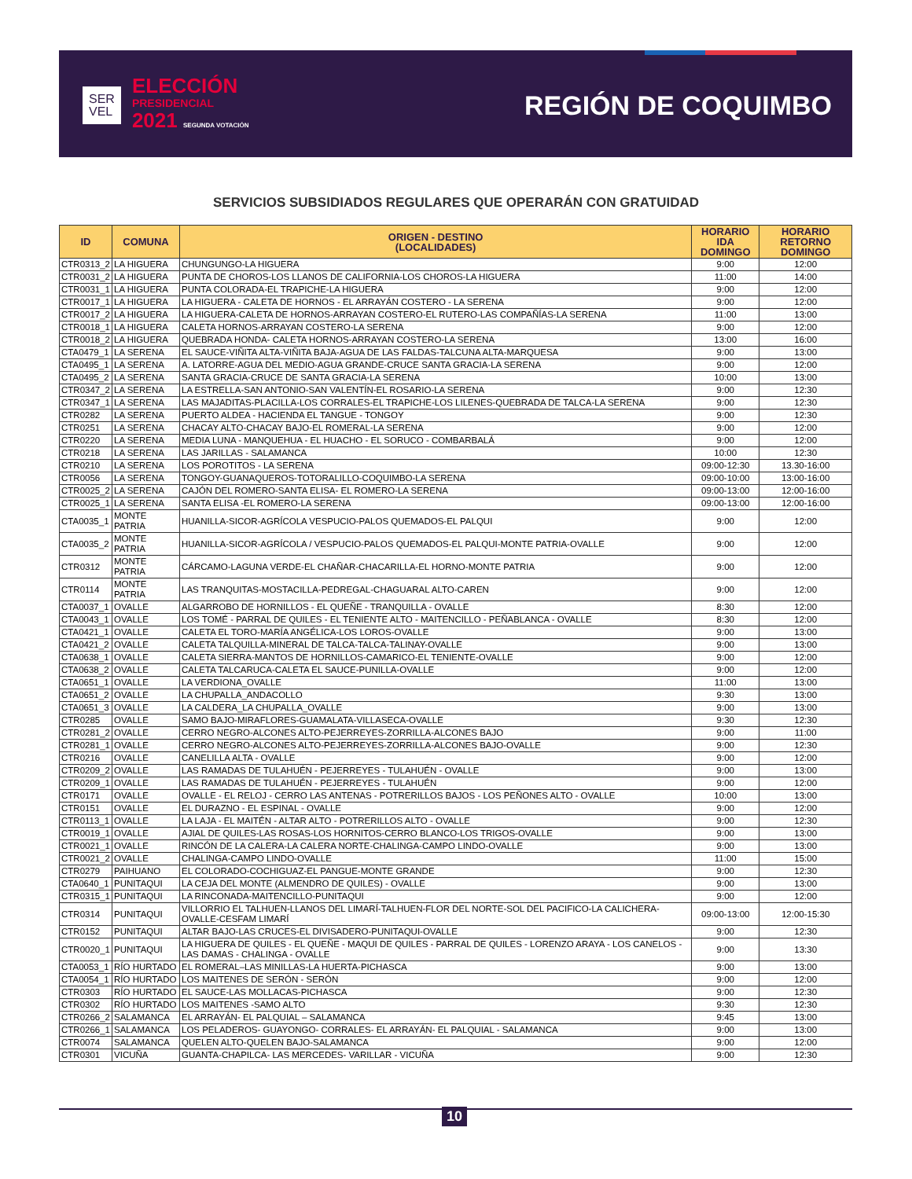SER
VEL
ELECCIÓN
PRESIDENCIAL
2021 SEGUNDA VOTACIÓN
REGIÓN DE COQUIMBO
SERVICIOS SUBSIDIADOS REGULARES QUE OPERARÁN CON GRATUIDAD
| ID | COMUNA | ORIGEN - DESTINO (LOCALIDADES) | HORARIO IDA DOMINGO | HORARIO RETORNO DOMINGO |
| --- | --- | --- | --- | --- |
| CTR0313_2 | LA HIGUERA | CHUNGUNGO-LA HIGUERA | 9:00 | 12:00 |
| CTR0031_2 | LA HIGUERA | PUNTA DE CHOROS-LOS LLANOS DE CALIFORNIA-LOS CHOROS-LA HIGUERA | 11:00 | 14:00 |
| CTR0031_1 | LA HIGUERA | PUNTA COLORADA-EL TRAPICHE-LA HIGUERA | 9:00 | 12:00 |
| CTR0017_1 | LA HIGUERA | LA HIGUERA - CALETA DE HORNOS - EL ARRAYÁN COSTERO - LA SERENA | 9:00 | 12:00 |
| CTR0017_2 | LA HIGUERA | LA HIGUERA-CALETA DE HORNOS-ARRAYAN COSTERO-EL RUTERO-LAS COMPAÑÍAS-LA SERENA | 11:00 | 13:00 |
| CTR0018_1 | LA HIGUERA | CALETA HORNOS-ARRAYAN COSTERO-LA SERENA | 9:00 | 12:00 |
| CTR0018_2 | LA HIGUERA | QUEBRADA HONDA- CALETA HORNOS-ARRAYAN COSTERO-LA SERENA | 13:00 | 16:00 |
| CTA0479_1 | LA SERENA | EL SAUCE-VIÑITA ALTA-VIÑITA BAJA-AGUA DE LAS FALDAS-TALCUNA ALTA-MARQUESA | 9:00 | 13:00 |
| CTA0495_1 | LA SERENA | A. LATORRE-AGUA DEL MEDIO-AGUA GRANDE-CRUCE SANTA GRACIA-LA SERENA | 9:00 | 12:00 |
| CTA0495_2 | LA SERENA | SANTA GRACIA-CRUCE DE SANTA GRACIA-LA SERENA | 10:00 | 13:00 |
| CTR0347_2 | LA SERENA | LA ESTRELLA-SAN ANTONIO-SAN VALENTÍN-EL ROSARIO-LA SERENA | 9:00 | 12:30 |
| CTR0347_1 | LA SERENA | LAS MAJADITAS-PLACILLA-LOS CORRALES-EL TRAPICHE-LOS LILENES-QUEBRADA DE TALCA-LA SERENA | 9:00 | 12:30 |
| CTR0282 | LA SERENA | PUERTO ALDEA - HACIENDA EL TANGUE - TONGOY | 9:00 | 12:30 |
| CTR0251 | LA SERENA | CHACAY ALTO-CHACAY BAJO-EL ROMERAL-LA SERENA | 9:00 | 12:00 |
| CTR0220 | LA SERENA | MEDIA LUNA - MANQUEHUA - EL HUACHO - EL SORUCO - COMBARBALÁ | 9:00 | 12:00 |
| CTR0218 | LA SERENA | LAS JARILLAS - SALAMANCA | 10:00 | 12:30 |
| CTR0210 | LA SERENA | LOS POROTITOS - LA SERENA | 09:00-12:30 | 13.30-16:00 |
| CTR0056 | LA SERENA | TONGOY-GUANAQUEROS-TOTORALILLO-COQUIMBO-LA SERENA | 09:00-10:00 | 13:00-16:00 |
| CTR0025_2 | LA SERENA | CAJÓN DEL ROMERO-SANTA ELISA- EL ROMERO-LA SERENA | 09:00-13:00 | 12:00-16:00 |
| CTR0025_1 | LA SERENA | SANTA ELISA -EL ROMERO-LA SERENA | 09:00-13:00 | 12:00-16:00 |
| CTA0035_1 | MONTE PATRIA | HUANILLA-SICOR-AGRÍCOLA VESPUCIO-PALOS QUEMADOS-EL PALQUI | 9:00 | 12:00 |
| CTA0035_2 | MONTE PATRIA | HUANILLA-SICOR-AGRÍCOLA / VESPUCIO-PALOS QUEMADOS-EL PALQUI-MONTE PATRIA-OVALLE | 9:00 | 12:00 |
| CTR0312 | MONTE PATRIA | CÁRCAMO-LAGUNA VERDE-EL CHAÑAR-CHACARILLA-EL HORNO-MONTE PATRIA | 9:00 | 12:00 |
| CTR0114 | MONTE PATRIA | LAS TRANQUITAS-MOSTACILLA-PEDREGAL-CHAGUARAL ALTO-CAREN | 9:00 | 12:00 |
| CTA0037_1 | OVALLE | ALGARROBO DE HORNILLOS - EL QUEÑE - TRANQUILLA - OVALLE | 8:30 | 12:00 |
| CTA0043_1 | OVALLE | LOS TOMÉ - PARRAL DE QUILES - EL TENIENTE ALTO - MAITENCILLO - PEÑABLANCA - OVALLE | 8:30 | 12:00 |
| CTA0421_1 | OVALLE | CALETA EL TORO-MARÍA ANGÉLICA-LOS LOROS-OVALLE | 9:00 | 13:00 |
| CTA0421_2 | OVALLE | CALETA TALQUILLA-MINERAL DE TALCA-TALCA-TALINAY-OVALLE | 9:00 | 13:00 |
| CTA0638_1 | OVALLE | CALETA SIERRA-MANTOS DE HORNILLOS-CAMARICO-EL TENIENTE-OVALLE | 9:00 | 12:00 |
| CTA0638_2 | OVALLE | CALETA TALCARUCA-CALETA EL SAUCE-PUNILLA-OVALLE | 9:00 | 12:00 |
| CTA0651_1 | OVALLE | LA VERDIONA_OVALLE | 11:00 | 13:00 |
| CTA0651_2 | OVALLE | LA CHUPALLA_ANDACOLLO | 9:30 | 13:00 |
| CTA0651_3 | OVALLE | LA CALDERA_LA CHUPALLA_OVALLE | 9:00 | 13:00 |
| CTR0285 | OVALLE | SAMO BAJO-MIRAFLORES-GUAMALATA-VILLASECA-OVALLE | 9:30 | 12:30 |
| CTR0281_2 | OVALLE | CERRO NEGRO-ALCONES ALTO-PEJERREYES-ZORRILLA-ALCONES BAJO | 9:00 | 11:00 |
| CTR0281_1 | OVALLE | CERRO NEGRO-ALCONES ALTO-PEJERREYES-ZORRILLA-ALCONES BAJO-OVALLE | 9:00 | 12:30 |
| CTR0216 | OVALLE | CANELILLA ALTA - OVALLE | 9:00 | 12:00 |
| CTR0209_2 | OVALLE | LAS RAMADAS DE TULAHUÉN - PEJERREYES - TULAHUÉN - OVALLE | 9:00 | 13:00 |
| CTR0209_1 | OVALLE | LAS RAMADAS DE TULAHUÉN - PEJERREYES - TULAHUÉN | 9:00 | 12:00 |
| CTR0171 | OVALLE | OVALLE - EL RELOJ - CERRO LAS ANTENAS - POTRERILLOS BAJOS - LOS PEÑONES ALTO - OVALLE | 10:00 | 13:00 |
| CTR0151 | OVALLE | EL DURAZNO - EL ESPINAL - OVALLE | 9:00 | 12:00 |
| CTR0113_1 | OVALLE | LA LAJA - EL MAITÉN - ALTAR ALTO - POTRERILLOS ALTO - OVALLE | 9:00 | 12:30 |
| CTR0019_1 | OVALLE | AJIAL DE QUILES-LAS ROSAS-LOS HORNITOS-CERRO BLANCO-LOS TRIGOS-OVALLE | 9:00 | 13:00 |
| CTR0021_1 | OVALLE | RINCÓN DE LA CALERA-LA CALERA NORTE-CHALINGA-CAMPO LINDO-OVALLE | 9:00 | 13:00 |
| CTR0021_2 | OVALLE | CHALINGA-CAMPO LINDO-OVALLE | 11:00 | 15:00 |
| CTR0279 | PAIHUANO | EL COLORADO-COCHIGUAZ-EL PANGUE-MONTE GRANDE | 9:00 | 12:30 |
| CTA0640_1 | PUNITAQUI | LA CEJA DEL MONTE (ALMENDRO DE QUILES) - OVALLE | 9:00 | 13:00 |
| CTR0315_1 | PUNITAQUI | LA RINCONADA-MAITENCILLO-PUNITAQUI | 9:00 | 12:00 |
| CTR0314 | PUNITAQUI | VILLORRIO EL TALHUEN-LLANOS DEL LIMARÍ-TALHUEN-FLOR DEL NORTE-SOL DEL PACIFICO-LA CALICHERA-OVALLE-CESFAM LIMARÍ | 09:00-13:00 | 12:00-15:30 |
| CTR0152 | PUNITAQUI | ALTAR BAJO-LAS CRUCES-EL DIVISADERO-PUNITAQUI-OVALLE | 9:00 | 12:30 |
| CTR0020_1 | PUNITAQUI | LA HIGUERA DE QUILES - EL QUEÑE - MAQUI DE QUILES - PARRAL DE QUILES - LORENZO ARAYA - LOS CANELOS - LAS DAMAS - CHALINGA - OVALLE | 9:00 | 13:30 |
| CTA0053_1 | RÍO HURTADO | EL ROMERAL–LAS MINILLAS-LA HUERTA-PICHASCA | 9:00 | 13:00 |
| CTA0054_1 | RÍO HURTADO | LOS MAITENES DE SERÓN - SERÓN | 9:00 | 12:00 |
| CTR0303 | RÍO HURTADO | EL SAUCE-LAS MOLLACAS-PICHASCA | 9:00 | 12:30 |
| CTR0302 | RÍO HURTADO | LOS MAITENES -SAMO ALTO | 9:30 | 12:30 |
| CTR0266_2 | SALAMANCA | EL ARRAYÁN- EL PALQUIAL – SALAMANCA | 9:45 | 13:00 |
| CTR0266_1 | SALAMANCA | LOS PELADEROS- GUAYONGO- CORRALES- EL ARRAYÁN- EL PALQUIAL - SALAMANCA | 9:00 | 13:00 |
| CTR0074 | SALAMANCA | QUELEN ALTO-QUELEN BAJO-SALAMANCA | 9:00 | 12:00 |
| CTR0301 | VICUÑA | GUANTA-CHAPILCA- LAS MERCEDES- VARILLAR - VICUÑA | 9:00 | 12:30 |
10